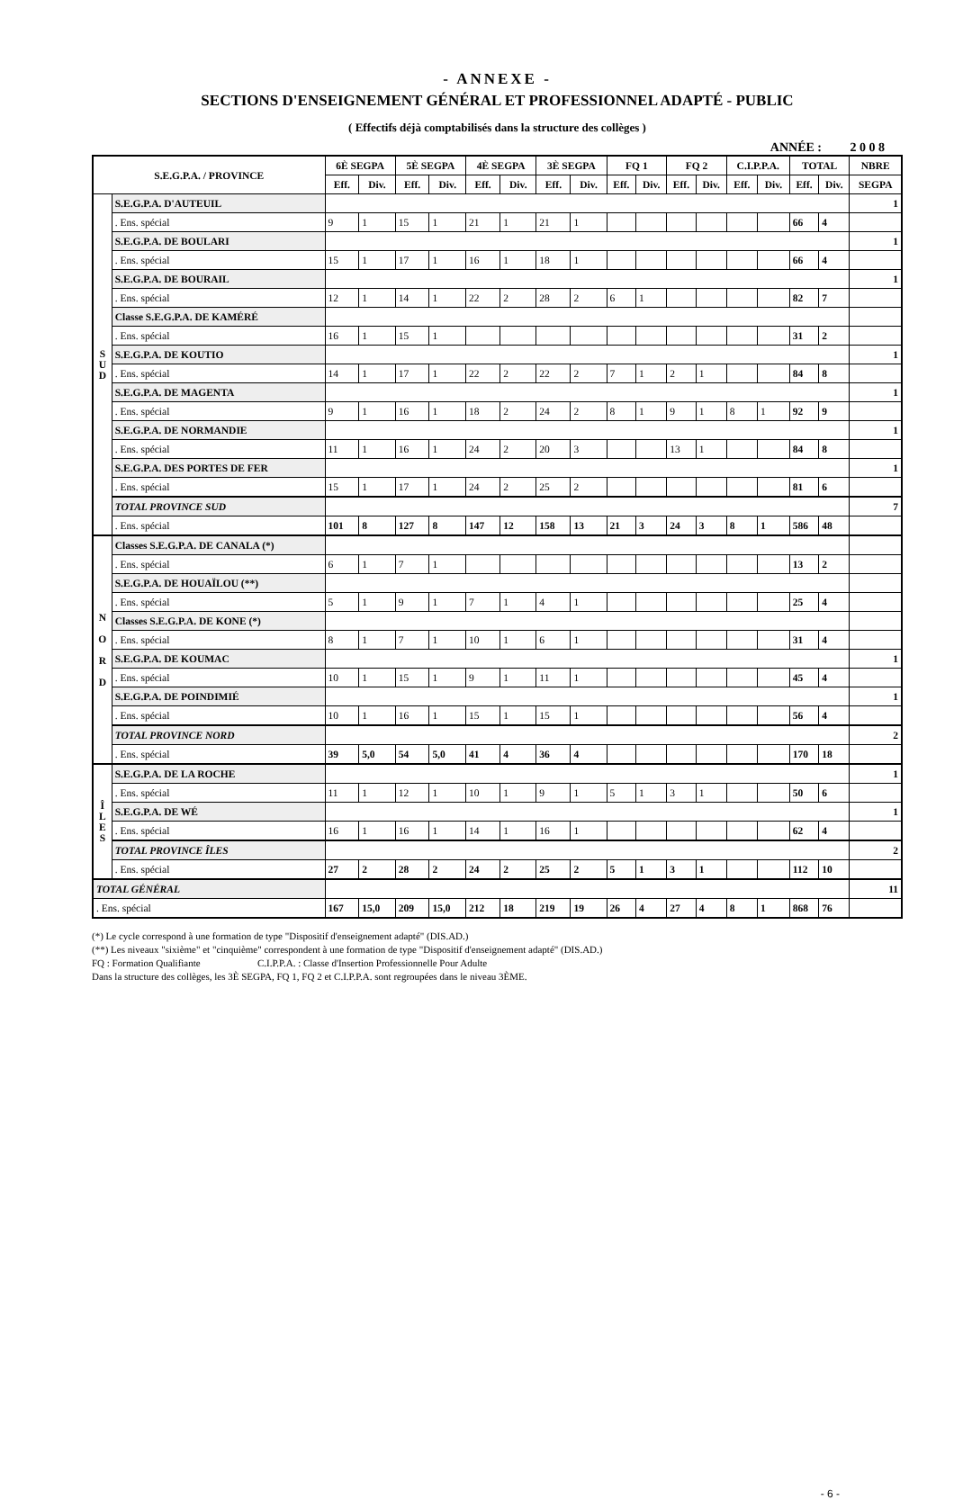- ANNEXE -
SECTIONS D'ENSEIGNEMENT GÉNÉRAL ET PROFESSIONNEL ADAPTÉ - PUBLIC
( Effectifs déjà comptabilisés dans la structure des collèges )
ANNÉE : 2 0 0 8
| S.E.G.P.A. / PROVINCE | | 6È SEGPA | | 5È SEGPA | | 4È SEGPA | | 3È SEGPA | | FQ 1 | | FQ 2 | | C.I.P.P.A. | | TOTAL | | NBRE |
| --- | --- | --- | --- | --- | --- | --- | --- | --- | --- | --- | --- | --- | --- | --- | --- | --- | --- | --- |
| | | Eff. | Div. | Eff. | Div. | Eff. | Div. | Eff. | Div. | Eff. | Div. | Eff. | Div. | Eff. | Div. | Eff. | Div. | SEGPA |
| S U D | S.E.G.P.A. D'AUTEUIL | | | | | | | | | | | | | | | | | 1 |
| | . Ens. spécial | 9 | 1 | 15 | 1 | 21 | 1 | 21 | 1 | | | | | | | 66 | 4 | |
| | S.E.G.P.A. DE BOULARI | | | | | | | | | | | | | | | | | 1 |
| | . Ens. spécial | 15 | 1 | 17 | 1 | 16 | 1 | 18 | 1 | | | | | | | 66 | 4 | |
| | S.E.G.P.A. DE BOURAIL | | | | | | | | | | | | | | | | | 1 |
| | . Ens. spécial | 12 | 1 | 14 | 1 | 22 | 2 | 28 | 2 | 6 | 1 | | | | | 82 | 7 | |
| | Classe S.E.G.P.A. DE KAMÉRÉ | | | | | | | | | | | | | | | | | |
| | . Ens. spécial | 16 | 1 | 15 | 1 | | | | | | | | | | | 31 | 2 | |
| | S.E.G.P.A. DE KOUTIO | | | | | | | | | | | | | | | | | 1 |
| | . Ens. spécial | 14 | 1 | 17 | 1 | 22 | 2 | 22 | 2 | 7 | 1 | 2 | 1 | | | 84 | 8 | |
| | S.E.G.P.A. DE MAGENTA | | | | | | | | | | | | | | | | | 1 |
| | . Ens. spécial | 9 | 1 | 16 | 1 | 18 | 2 | 24 | 2 | 8 | 1 | 9 | 1 | 8 | 1 | 92 | 9 | |
| | S.E.G.P.A. DE NORMANDIE | | | | | | | | | | | | | | | | | 1 |
| | . Ens. spécial | 11 | 1 | 16 | 1 | 24 | 2 | 20 | 3 | | | 13 | 1 | | | 84 | 8 | |
| | S.E.G.P.A. DES PORTES DE FER | | | | | | | | | | | | | | | | | 1 |
| | . Ens. spécial | 15 | 1 | 17 | 1 | 24 | 2 | 25 | 2 | | | | | | | 81 | 6 | |
| | TOTAL PROVINCE SUD | | | | | | | | | | | | | | | | | 7 |
| | . Ens. spécial | 101 | 8 | 127 | 8 | 147 | 12 | 158 | 13 | 21 | 3 | 24 | 3 | 8 | 1 | 586 | 48 | |
| N O R D | Classes S.E.G.P.A. DE CANALA (*) | | | | | | | | | | | | | | | | | |
| | . Ens. spécial | 6 | 1 | 7 | 1 | | | | | | | | | | | 13 | 2 | |
| | S.E.G.P.A. DE HOUAÏLOU (**) | | | | | | | | | | | | | | | | | |
| | . Ens. spécial | 5 | 1 | 9 | 1 | 7 | 1 | 4 | 1 | | | | | | | 25 | 4 | |
| | Classes S.E.G.P.A. DE KONE (*) | | | | | | | | | | | | | | | | | |
| | . Ens. spécial | 8 | 1 | 7 | 1 | 10 | 1 | 6 | 1 | | | | | | | 31 | 4 | |
| | S.E.G.P.A. DE KOUMAC | | | | | | | | | | | | | | | | | 1 |
| | . Ens. spécial | 10 | 1 | 15 | 1 | 9 | 1 | 11 | 1 | | | | | | | 45 | 4 | |
| | S.E.G.P.A. DE POINDIMIÉ | | | | | | | | | | | | | | | | | 1 |
| | . Ens. spécial | 10 | 1 | 16 | 1 | 15 | 1 | 15 | 1 | | | | | | | 56 | 4 | |
| | TOTAL PROVINCE NORD | | | | | | | | | | | | | | | | | 2 |
| | . Ens. spécial | 39 | 5,0 | 54 | 5,0 | 41 | 4 | 36 | 4 | | | | | | | 170 | 18 | |
| Î L E S | S.E.G.P.A. DE LA ROCHE | | | | | | | | | | | | | | | | | 1 |
| | . Ens. spécial | 11 | 1 | 12 | 1 | 10 | 1 | 9 | 1 | 5 | 1 | 3 | 1 | | | 50 | 6 | |
| | S.E.G.P.A. DE WÉ | | | | | | | | | | | | | | | | | 1 |
| | . Ens. spécial | 16 | 1 | 16 | 1 | 14 | 1 | 16 | 1 | | | | | | | 62 | 4 | |
| | TOTAL PROVINCE ÎLES | | | | | | | | | | | | | | | | | 2 |
| | . Ens. spécial | 27 | 2 | 28 | 2 | 24 | 2 | 25 | 2 | 5 | 1 | 3 | 1 | | | 112 | 10 | |
| TOTAL GÉNÉRAL | | | | | | | | | | | | | | | | | | 11 |
| . Ens. spécial | | 167 | 15,0 | 209 | 15,0 | 212 | 18 | 219 | 19 | 26 | 4 | 27 | 4 | 8 | 1 | 868 | 76 | |
(*) Le cycle correspond à une formation de type "Dispositif d'enseignement adapté" (DIS.AD.)
(**) Les niveaux "sixième" et "cinquième" correspondent à une formation de type "Dispositif d'enseignement adapté" (DIS.AD.)
FQ : Formation Qualifiante C.I.P.P.A. : Classe d'Insertion Professionnelle Pour Adulte
Dans la structure des collèges, les 3È SEGPA, FQ 1, FQ 2 et C.I.P.P.A. sont regroupées dans le niveau 3ÈME.
- 6 -